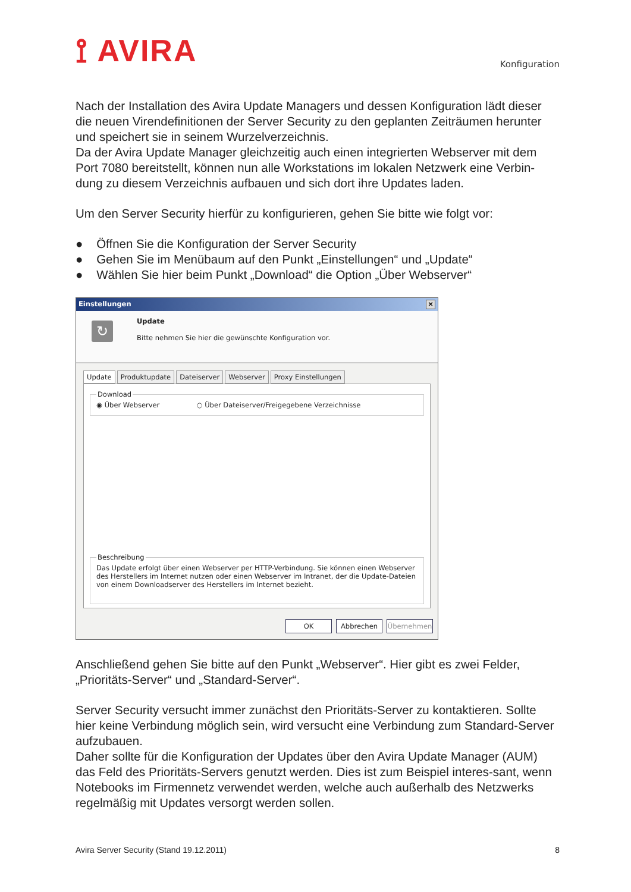⟟ AVIRA
Konfiguration
Nach der Installation des Avira Update Managers und dessen Konfiguration lädt dieser die neuen Virendefinitionen der Server Security zu den geplanten Zeiträumen herunter und speichert sie in seinem Wurzelverzeichnis.
Da der Avira Update Manager gleichzeitig auch einen integrierten Webserver mit dem Port 7080 bereitstellt, können nun alle Workstations im lokalen Netzwerk eine Verbin-dung zu diesem Verzeichnis aufbauen und sich dort ihre Updates laden.
Um den Server Security hierfür zu konfigurieren, gehen Sie bitte wie folgt vor:
● Öffnen Sie die Konfiguration der Server Security
● Gehen Sie im Menübaum auf den Punkt „Einstellungen“ und „Update“
● Wählen Sie hier beim Punkt „Download“ die Option „Über Webserver“
Einstellungen ×
↻
Update
Bitte nehmen Sie hier die gewünschte Konfiguration vor.
Update Produktupdate Dateiserver Webserver Proxy Einstellungen
Download◉ Über Webserver ○ Über Dateiserver/Freigegebene Verzeichnisse
BeschreibungDas Update erfolgt über einen Webserver per HTTP-Verbindung. Sie können einen Webserver des Herstellers im Internet nutzen oder einen Webserver im Intranet, der die Update-Dateien von einem Downloadserver des Herstellers im Internet bezieht.
OK Abbrechen Übernehmen
Anschließend gehen Sie bitte auf den Punkt „Webserver“. Hier gibt es zwei Felder, „Prioritäts-Server“ und „Standard-Server“.
Server Security versucht immer zunächst den Prioritäts-Server zu kontaktieren. Sollte hier keine Verbindung möglich sein, wird versucht eine Verbindung zum Standard-Server aufzubauen.
Daher sollte für die Konfiguration der Updates über den Avira Update Manager (AUM) das Feld des Prioritäts-Servers genutzt werden. Dies ist zum Beispiel interes-sant, wenn Notebooks im Firmennetz verwendet werden, welche auch außerhalb des Netzwerks regelmäßig mit Updates versorgt werden sollen.
Avira Server Security (Stand 19.12.2011) 8